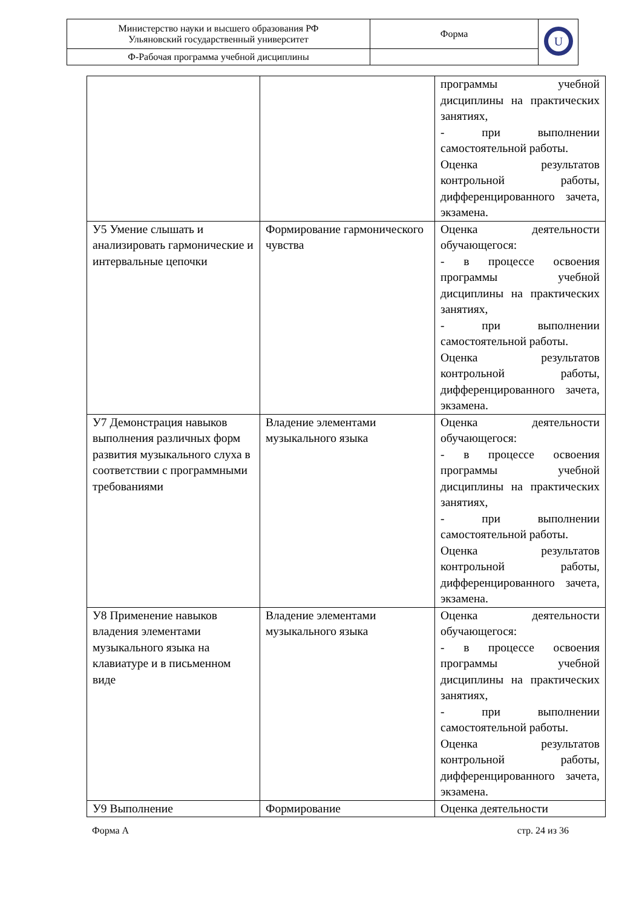| Министерство науки и высшего образования РФ Ульяновский государственный университет | Форма | U |
| Ф-Рабочая программа учебной дисциплины | | |
| | | программы учебной дисциплины на практических занятиях, - при выполнении самостоятельной работы. Оценка результатов контрольной работы, дифференцированного зачета, экзамена. |
| У5 Умение слышать и анализировать гармонические и интервальные цепочки | Формирование гармонического чувства | Оценка деятельности обучающегося: - в процессе освоения программы учебной дисциплины на практических занятиях, - при выполнении самостоятельной работы. Оценка результатов контрольной работы, дифференцированного зачета, экзамена. |
| У7 Демонстрация навыков выполнения различных форм развития музыкального слуха в соответствии с программными требованиями | Владение элементами музыкального языка | Оценка деятельности обучающегося: - в процессе освоения программы учебной дисциплины на практических занятиях, - при выполнении самостоятельной работы. Оценка результатов контрольной работы, дифференцированного зачета, экзамена. |
| У8 Применение навыков владения элементами музыкального языка на клавиатуре и в письменном виде | Владение элементами музыкального языка | Оценка деятельности обучающегося: - в процессе освоения программы учебной дисциплины на практических занятиях, - при выполнении самостоятельной работы. Оценка результатов контрольной работы, дифференцированного зачета, экзамена. |
| У9 Выполнение | Формирование | Оценка деятельности |
Форма А стр. 24 из 36